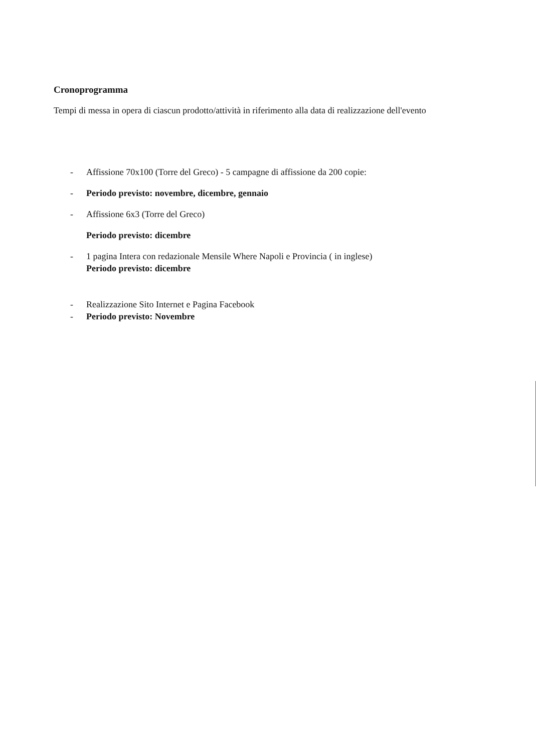Cronoprogramma
Tempi di messa in opera di ciascun prodotto/attività in riferimento alla data di realizzazione dell'evento
- Affissione 70x100 (Torre del Greco) - 5 campagne di affissione da 200 copie:
- Periodo previsto: novembre, dicembre, gennaio
- Affissione 6x3 (Torre del Greco)
Periodo previsto: dicembre
- 1 pagina Intera con redazionale Mensile Where Napoli e Provincia ( in inglese)
Periodo previsto: dicembre
- Realizzazione Sito Internet e Pagina Facebook
- Periodo previsto: Novembre